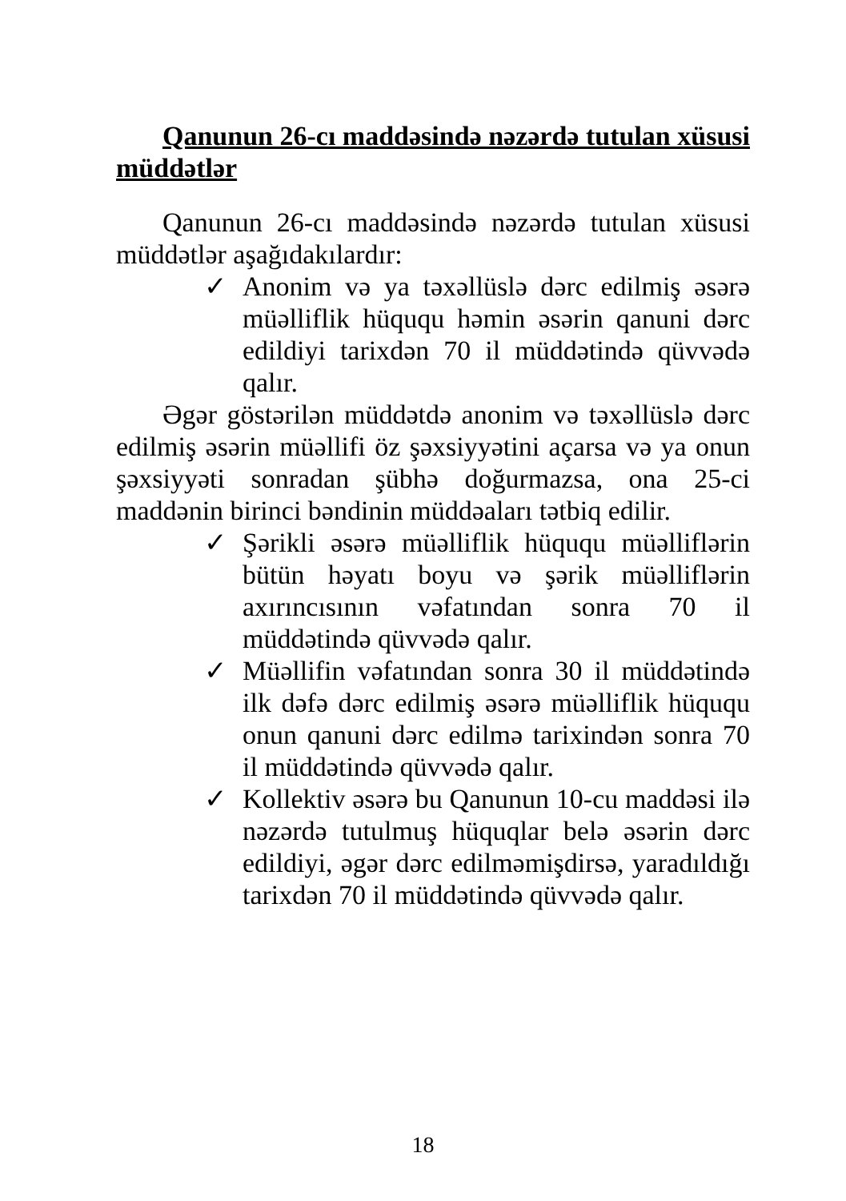Qanunun 26-cı maddəsində nəzərdə tutulan xüsusi müddətlər
Qanunun 26-cı maddəsində nəzərdə tutulan xüsusi müddətlər aşağıdakılardır:
✓ Anonim və ya təxəllüslə dərc edilmiş əsərə müəlliflik hüququ həmin əsərin qanuni dərc edildiyi tarixdən 70 il müddətində qüvvədə qalır.
Əgər göstərilən müddətdə anonim və təxəllüslə dərc edilmiş əsərin müəllifi öz şəxsiyyətini açarsa və ya onun şəxsiyyəti sonradan şübhə doğurmazsa, ona 25-ci maddənin birinci bəndinin müddəaları tətbiq edilir.
✓ Şərikli əsərə müəlliflik hüququ müəlliflərin bütün həyatı boyu və şərik müəlliflərin axırıncısının vəfatından sonra 70 il müddətində qüvvədə qalır.
✓ Müəllifin vəfatından sonra 30 il müddətində ilk dəfə dərc edilmiş əsərə müəlliflik hüququ onun qanuni dərc edilmə tarixindən sonra 70 il müddətində qüvvədə qalır.
✓ Kollektiv əsərə bu Qanunun 10-cu maddəsi ilə nəzərdə tutulmuş hüquqlar belə əsərin dərc edildiyi, əgər dərc edilməmişdirsə, yaradıldığı tarixdən 70 il müddətində qüvvədə qalır.
18